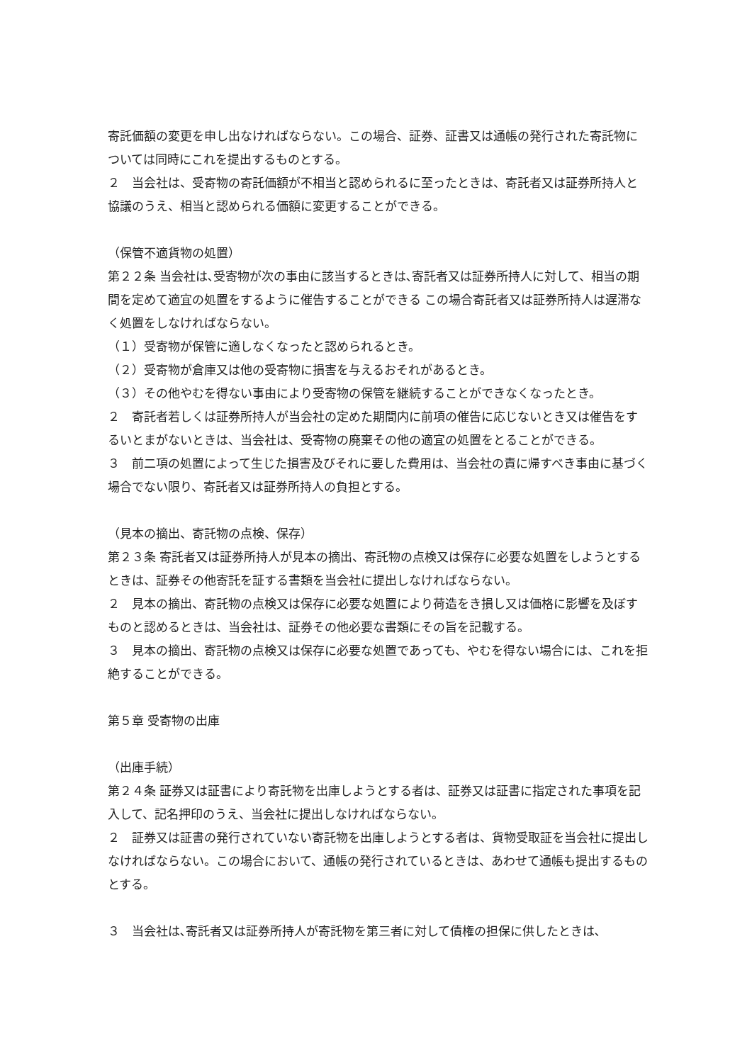寄託価額の変更を申し出なければならない。この場合、証券、証書又は通帳の発行された寄託物については同時にこれを提出するものとする。
２　当会社は、受寄物の寄託価額が不相当と認められるに至ったときは、寄託者又は証券所持人と協議のうえ、相当と認められる価額に変更することができる。
（保管不適貨物の処置）
第２２条 当会社は､受寄物が次の事由に該当するときは､寄託者又は証券所持人に対して、相当の期間を定めて適宜の処置をするように催告することができる この場合寄託者又は証券所持人は遅滞なく処置をしなければならない。
（１）受寄物が保管に適しなくなったと認められるとき。
（２）受寄物が倉庫又は他の受寄物に損害を与えるおそれがあるとき。
（３）その他やむを得ない事由により受寄物の保管を継続することができなくなったとき。
２　寄託者若しくは証券所持人が当会社の定めた期間内に前項の催告に応じないとき又は催告をするいとまがないときは、当会社は、受寄物の廃棄その他の適宜の処置をとることができる。
３　前二項の処置によって生じた損害及びそれに要した費用は、当会社の責に帰すべき事由に基づく場合でない限り、寄託者又は証券所持人の負担とする。
（見本の摘出、寄託物の点検、保存）
第２３条 寄託者又は証券所持人が見本の摘出、寄託物の点検又は保存に必要な処置をしようとするときは、証券その他寄託を証する書類を当会社に提出しなければならない。
２　見本の摘出、寄託物の点検又は保存に必要な処置により荷造をき損し又は価格に影響を及ぼすものと認めるときは、当会社は、証券その他必要な書類にその旨を記載する。
３　見本の摘出、寄託物の点検又は保存に必要な処置であっても、やむを得ない場合には、これを拒絶することができる。
第５章 受寄物の出庫
（出庫手続）
第２４条 証券又は証書により寄託物を出庫しようとする者は、証券又は証書に指定された事項を記入して、記名押印のうえ、当会社に提出しなければならない。
２　証券又は証書の発行されていない寄託物を出庫しようとする者は、貨物受取証を当会社に提出しなければならない。この場合において、通帳の発行されているときは、あわせて通帳も提出するものとする。
３　当会社は､寄託者又は証券所持人が寄託物を第三者に対して債権の担保に供したときは､